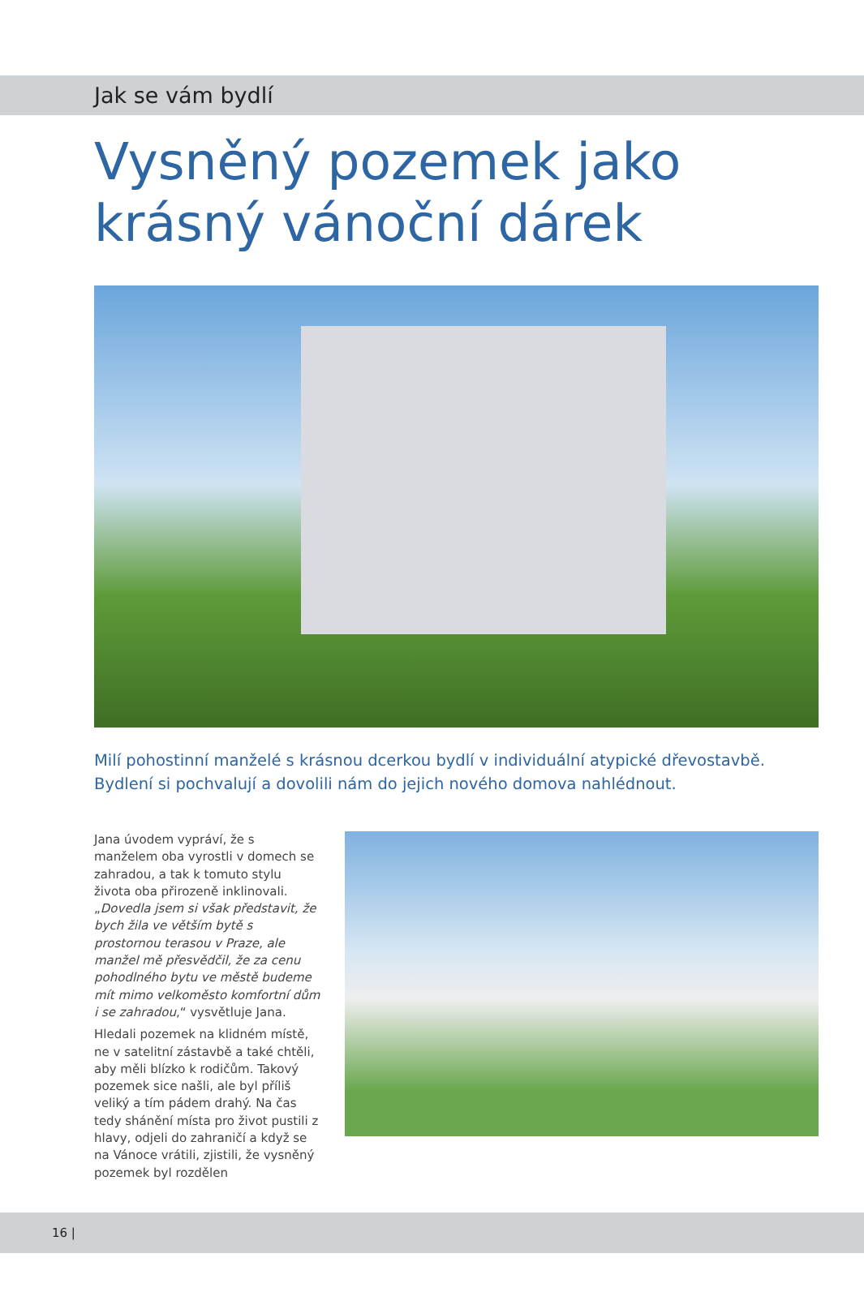Jak se vám bydlí
Vysněný pozemek jako krásný vánoční dárek
Milí pohostinní manželé s krásnou dcerkou bydlí v individuální atypické dřevostavbě. Bydlení si pochvalují a dovolili nám do jejich nového domova nahlédnout.
Jana úvodem vypráví, že s manželem oba vyrostli v domech se zahradou, a tak k tomuto stylu života oba při­rozeně inklinovali. „Dovedla jsem si však představit, že bych žila ve větším bytě s prostornou terasou v Praze, ale manžel mě přesvědčil, že za cenu pohodlného bytu ve městě budeme mít mimo velkoměsto komfortní dům i se zahradou,“ vysvětluje Jana.
Hledali pozemek na klidném místě, ne v satelitní zástavbě a také chtěli, aby měli blízko k rodičům. Takový pozemek sice našli, ale byl příliš veliký a tím pádem drahý. Na čas tedy shánění místa pro život pustili z hlavy, odjeli do zahraničí a když se na Vánoce vrátili, zjistili, že vysněný pozemek byl rozdělen
16 |